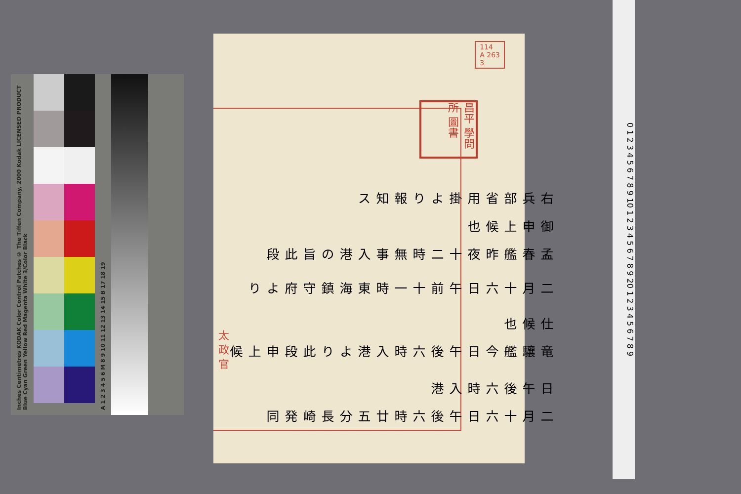Inches Centimetres KODAK Color Control Patches © The Tiffen Company, 2000 Kodak LICENSED PRODUCT Blue Cyan Green Yellow Red Magenta White 3/Color Black
A 1 2 3 4 5 6 M 8 9 10 11 12 13 14 15 B 17 18 19
114
A 263
3
昌平 學問所 圖書
太 政 官
二月十六日午後六時廿五分長崎発同
日午後六時入港
竜驤艦今日午後六時入港より此段申上候
仕候也
二月十六日午前十一時東海鎮守府より
孟春艦昨夜十二時無事入港の旨此段
御申上候也
右兵部省用掛より報知ス
0 1 2 3 4 5 6 7 8 9 10 1 2 3 4 5 6 7 8 9 20 1 2 3 4 5 6 7 8 9